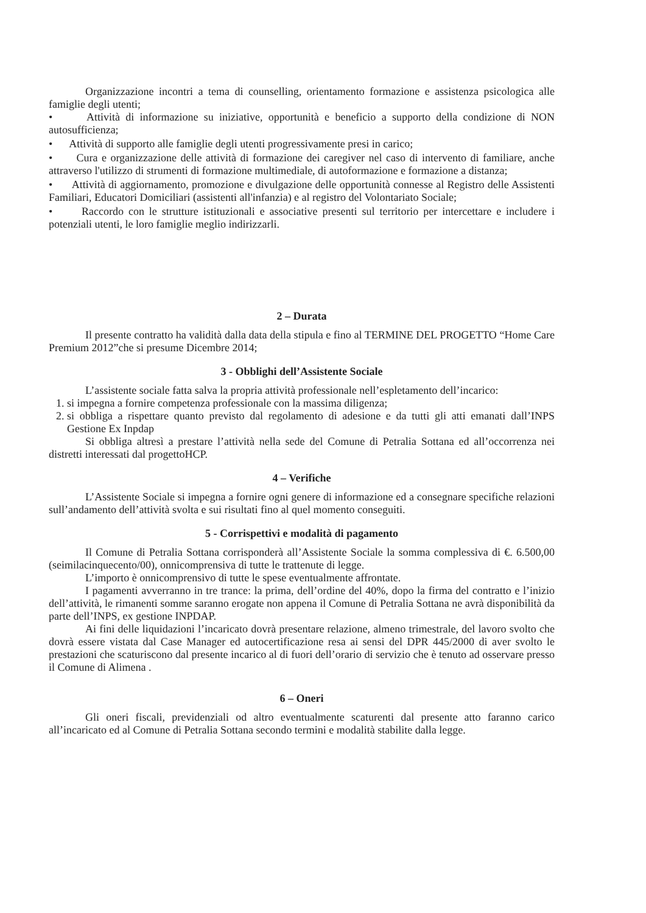Organizzazione incontri a tema di counselling, orientamento formazione e assistenza psicologica alle famiglie degli utenti;
• Attività di informazione su iniziative, opportunità e beneficio a supporto della condizione di NON autosufficienza;
• Attività di supporto alle famiglie degli utenti progressivamente presi in carico;
• Cura e organizzazione delle attività di formazione dei caregiver nel caso di intervento di familiare, anche attraverso l'utilizzo di strumenti di formazione multimediale, di autoformazione e formazione a distanza;
• Attività di aggiornamento, promozione e divulgazione delle opportunità connesse al Registro delle Assistenti Familiari, Educatori Domiciliari (assistenti all'infanzia) e al registro del Volontariato Sociale;
• Raccordo con le strutture istituzionali e associative presenti sul territorio per intercettare e includere i potenziali utenti, le loro famiglie meglio indirizzarli.
2 – Durata
Il presente contratto ha validità dalla data della stipula e fino al TERMINE DEL PROGETTO “Home Care Premium 2012”che si presume Dicembre 2014;
3 - Obblighi dell’Assistente Sociale
L’assistente sociale fatta salva la propria attività professionale nell’espletamento dell’incarico:
1. si impegna a fornire competenza professionale con la massima diligenza;
2. si obbliga a rispettare quanto previsto dal regolamento di adesione e da tutti gli atti emanati dall’INPS Gestione Ex Inpdap
Si obbliga altresì a prestare l’attività nella sede del Comune di Petralia Sottana ed all’occorrenza nei distretti interessati dal progettoHCP.
4 – Verifiche
L’Assistente Sociale si impegna a fornire ogni genere di informazione ed a consegnare specifiche relazioni sull’andamento dell’attività svolta e sui risultati fino al quel momento conseguiti.
5 - Corrispettivi e modalità di pagamento
Il Comune di Petralia Sottana corrisponderà all’Assistente Sociale la somma complessiva di €. 6.500,00 (seimilacinquecento/00), onnicomprensiva di tutte le trattenute di legge.
L’importo è onnicomprensivo di tutte le spese eventualmente affrontate.
I pagamenti avverranno in tre trance: la prima, dell’ordine del 40%, dopo la firma del contratto e l’inizio dell’attività, le rimanenti somme saranno erogate non appena il Comune di Petralia Sottana ne avrà disponibilità da parte dell’INPS, ex gestione INPDAP.
Ai fini delle liquidazioni l’incaricato dovrà presentare relazione, almeno trimestrale, del lavoro svolto che dovrà essere vistata dal Case Manager ed autocertificazione resa ai sensi del DPR 445/2000 di aver svolto le prestazioni che scaturiscono dal presente incarico al di fuori dell’orario di servizio che è tenuto ad osservare presso il Comune di Alimena .
6 – Oneri
Gli oneri fiscali, previdenziali od altro eventualmente scaturenti dal presente atto faranno carico all’incaricato ed al Comune di Petralia Sottana secondo termini e modalità stabilite dalla legge.